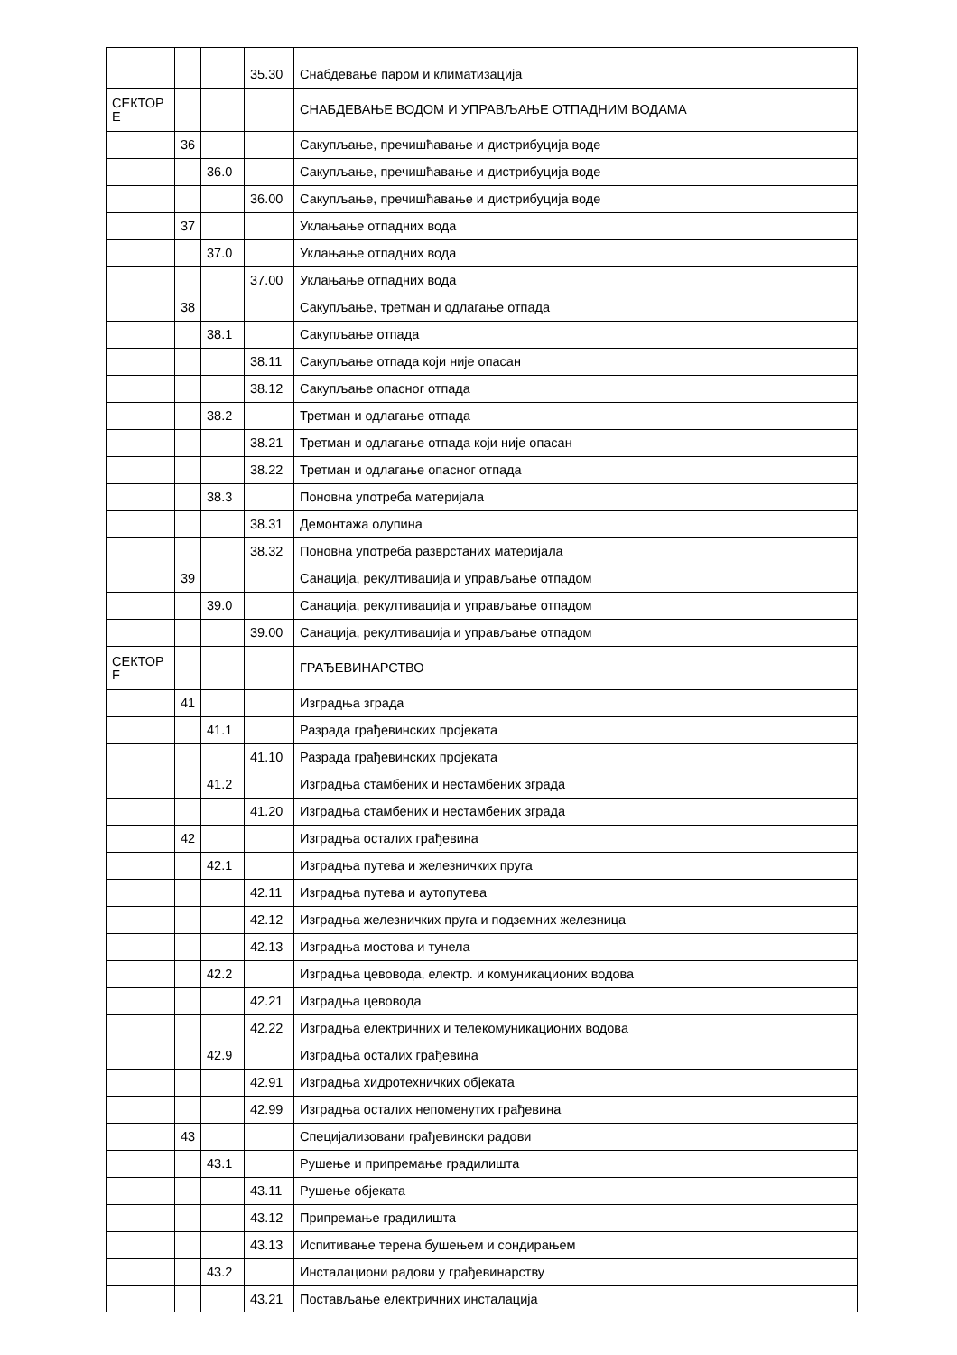| | | | 35.30 | Снабдевање паром и климатизација |
| СЕКТОР Е | | | | СНАБДЕВАЊЕ ВОДОМ И УПРАВЉАЊЕ ОТПАДНИМ ВОДАМА |
| | 36 | | | Сакупљање, пречишћавање и дистрибуција воде |
| | | 36.0 | | Сакупљање, пречишћавање и дистрибуција воде |
| | | | 36.00 | Сакупљање, пречишћавање и дистрибуција воде |
| | 37 | | | Уклањање отпадних вода |
| | | 37.0 | | Уклањање отпадних вода |
| | | | 37.00 | Уклањање отпадних вода |
| | 38 | | | Сакупљање, третман и одлагање отпада |
| | | 38.1 | | Сакупљање отпада |
| | | | 38.11 | Сакупљање отпада који није опасан |
| | | | 38.12 | Сакупљање опасног отпада |
| | | 38.2 | | Третман и одлагање отпада |
| | | | 38.21 | Третман и одлагање отпада који није опасан |
| | | | 38.22 | Третман и одлагање опасног отпада |
| | | 38.3 | | Поновна употреба материјала |
| | | | 38.31 | Демонтажа олупина |
| | | | 38.32 | Поновна употреба разврстаних материјала |
| | 39 | | | Санација, рекултивација и управљање отпадом |
| | | 39.0 | | Санација, рекултивација и управљање отпадом |
| | | | 39.00 | Санација, рекултивација и управљање отпадом |
| СЕКТОР F | | | | ГРАЂЕВИНАРСТВО |
| | 41 | | | Изградња зграда |
| | | 41.1 | | Разрада грађевинских пројеката |
| | | | 41.10 | Разрада грађевинских пројеката |
| | | 41.2 | | Изградња стамбених и нестамбених зграда |
| | | | 41.20 | Изградња стамбених и нестамбених зграда |
| | 42 | | | Изградња осталих грађевина |
| | | 42.1 | | Изградња путева и железничких пруга |
| | | | 42.11 | Изградња путева и аутопутева |
| | | | 42.12 | Изградња железничких пруга и подземних железница |
| | | | 42.13 | Изградња мостова и тунела |
| | | 42.2 | | Изградња цевовода, електр. и комуникационих водова |
| | | | 42.21 | Изградња цевовода |
| | | | 42.22 | Изградња електричних и телекомуникационих водова |
| | | 42.9 | | Изградња осталих грађевина |
| | | | 42.91 | Изградња хидротехничких објеката |
| | | | 42.99 | Изградња осталих непоменутих грађевина |
| | 43 | | | Специјализовани грађевински радови |
| | | 43.1 | | Рушење и припремање градилишта |
| | | | 43.11 | Рушење објеката |
| | | | 43.12 | Припремање градилишта |
| | | | 43.13 | Испитивање терена бушењем и сондирањем |
| | | 43.2 | | Инсталациони радови у грађевинарству |
| | | | 43.21 | Постављање електричних инсталација |